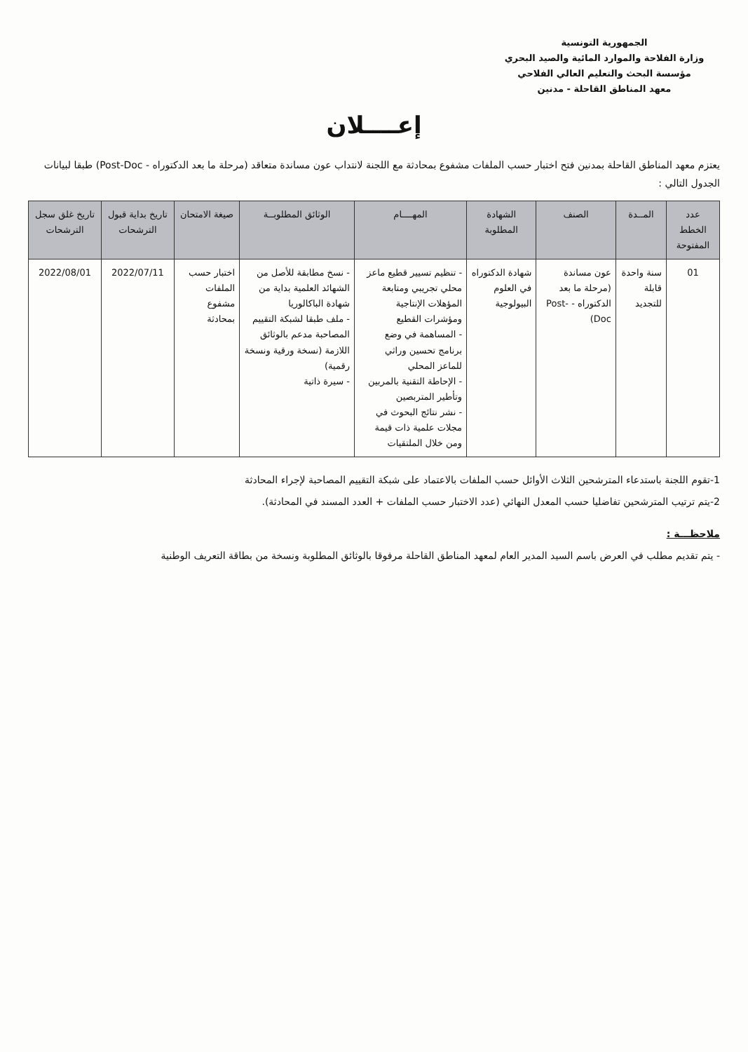الجمهورية التونسية
وزارة الفلاحة والموارد المائية والصيد البحري
مؤسسة البحث والتعليم العالي الفلاحي
معهد المناطق القاحلة - مدنين
إعــــلان
يعتزم معهد المناطق القاحلة بمدنين فتح اختبار حسب الملفات مشفوع بمحادثة مع اللجنة لانتداب عون مساندة متعاقد (مرحلة ما بعد الدكتوراه - Post-Doc) طبقا لبيانات الجدول التالي :
| عدد الخطط المفتوحة | المــدة | الصنف | الشهادة المطلوبة | المهــــام | الوثائق المطلوبــة | صيغة الامتحان | تاريخ بداية قبول الترشحات | تاريخ غلق سجل الترشحات |
| --- | --- | --- | --- | --- | --- | --- | --- | --- |
| 01 | سنة واحدة قابلة للتجديد | عون مساندة (مرحلة ما بعد الدكتوراه - Post-Doc) | شهادة الدكتوراه في العلوم البيولوجية | - تنظيم تسيير قطيع ماعز محلي تجريبي ومتابعة المؤهلات الإنتاجية ومؤشرات القطيع - المساهمة في وضع برنامج تحسين وراثي للماعز المحلي - الإحاطة التقنية بالمربين وتأطير المتربصين - نشر نتائج البحوث في مجلات علمية ذات قيمة ومن خلال الملتقيات | - نسخ مطابقة للأصل من الشهائد العلمية بداية من شهادة الباكالوريا - ملف طبقا لشبكة التقييم المصاحبة مدعم بالوثائق اللازمة (نسخة ورقية ونسخة رقمية) - سيرة ذاتية | اختبار حسب الملفات مشفوع بمحادثة | 2022/07/11 | 2022/08/01 |
1-تقوم اللجنة باستدعاء المترشحين الثلاث الأوائل حسب الملفات بالاعتماد على شبكة التقييم المصاحبة لإجراء المحادثة
2-يتم ترتيب المترشحين تفاضليا حسب المعدل النهائي (عدد الاختبار حسب الملفات + العدد المسند في المحادثة).
ملاحظـــة :
- يتم تقديم مطلب في العرض باسم السيد المدير العام لمعهد المناطق القاحلة مرفوقا بالوثائق المطلوبة ونسخة من بطاقة التعريف الوطنية